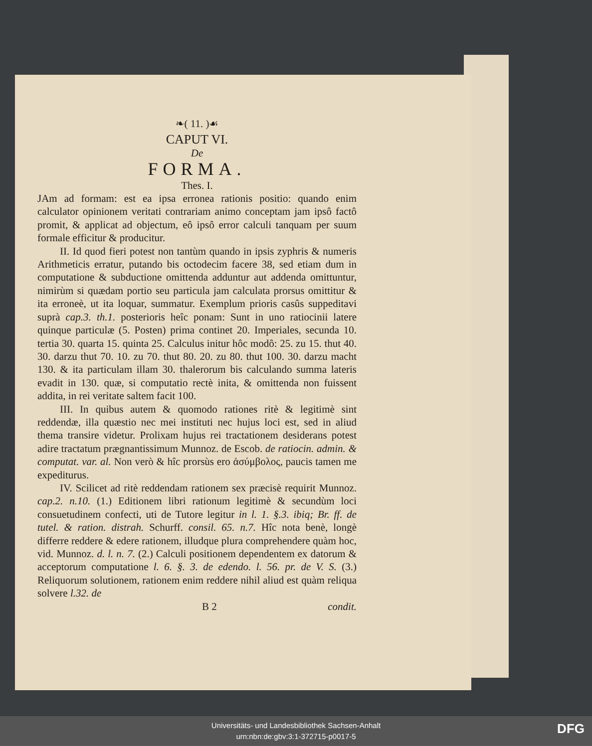❧( 11. )☙
CAPUT VI.
De
FORMA.
Thes. I.
JAm ad formam: est ea ipsa erronea rationis positio: quando enim calculator opinionem veritati contrariam animo conceptam jam ipsô factô promit, & applicat ad objectum, eô ipsô error calculi tanquam per suum formale efficitur & producitur.
II. Id quod fieri potest non tantùm quando in ipsis zyphris & numeris Arithmeticis erratur, putando bis octodecim facere 38, sed etiam dum in computatione & subductione omittenda adduntur aut addenda omittuntur, nimirùm si quædam portio seu particula jam calculata prorsus omittitur & ita erroneè, ut ita loquar, summatur. Exemplum prioris casûs suppeditavi suprà cap.3. th.1. posterioris heîc ponam: Sunt in uno ratiocinii latere quinque particulæ (5. Posten) prima continet 20. Imperiales, secunda 10. tertia 30. quarta 15. quinta 25. Calculus initur hôc modô: 25. zu 15. thut 40. 30. darzu thut 70. 10. zu 70. thut 80. 20. zu 80. thut 100. 30. darzu macht 130. & ita particulam illam 30. thalerorum bis calculando summa lateris evadit in 130. quæ, si computatio rectè inita, & omittenda non fuissent addita, in rei veritate saltem facit 100.
III. In quibus autem & quomodo rationes ritè & legitimè sint reddendæ, illa quæstio nec mei instituti nec hujus loci est, sed in aliud thema transire videtur. Prolixam hujus rei tractationem desiderans potest adire tractatum prægnantissimum Munnoz. de Escob. de ratiocin. admin. & computat. var. al. Non verò & hîc prorsùs ero ἀσύμβολος, paucis tamen me expediturus.
IV. Scilicet ad ritè reddendam rationem sex præcisè requirit Munnoz. cap.2. n.10. (1.) Editionem libri rationum legitimè & secundùm loci consuetudinem confecti, uti de Tutore legitur in l. 1. §.3. ibiq; Br. ff. de tutel. & ration. distrah. Schurff. consil. 65. n.7. Hîc nota benè, longè differre reddere & edere rationem, illudque plura comprehendere quàm hoc, vid. Munnoz. d. l. n. 7. (2.) Calculi positionem dependentem ex datorum & acceptorum computatione l. 6. §. 3. de edendo. l. 56. pr. de V. S. (3.) Reliquorum solutionem, rationem enim reddere nihil aliud est quàm reliqua solvere l.32. de
B 2 condit.
Universitäts- und Landesbibliothek Sachsen-Anhalt
urn:nbn:de:gbv:3:1-372715-p0017-5
DFG